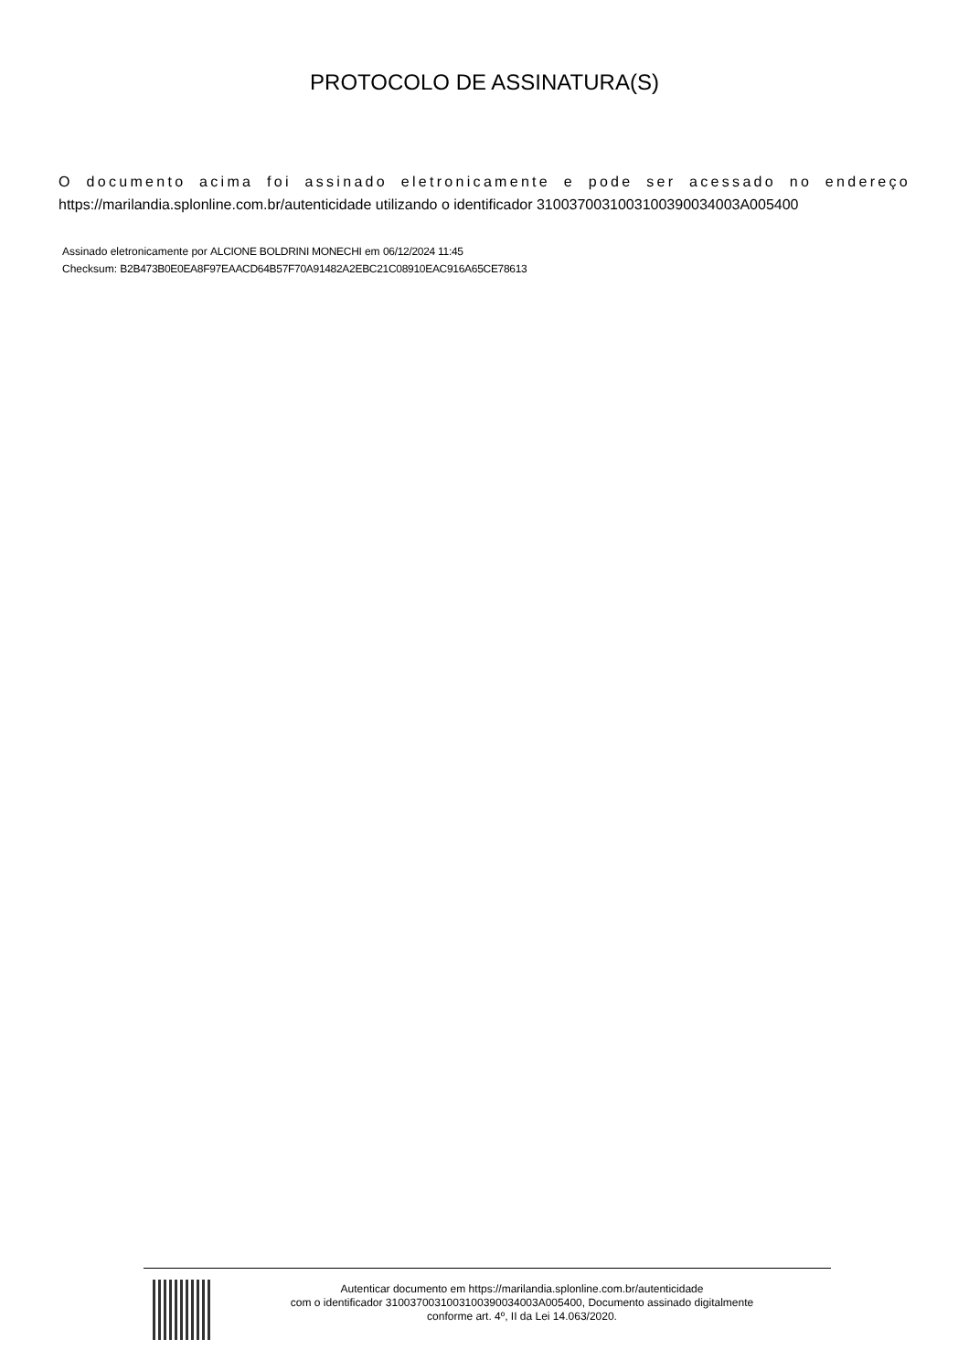PROTOCOLO DE ASSINATURA(S)
O documento acima foi assinado eletronicamente e pode ser acessado no endereço https://marilandia.splonline.com.br/autenticidade utilizando o identificador 310037003100310039003400​3A005400
Assinado eletronicamente por ALCIONE BOLDRINI MONECHI em 06/12/2024 11:45
Checksum: B2B473B0E0EA8F97EAACD64B57F70A91482A2EBC21C08910EAC916A65CE78613
Autenticar documento em https://marilandia.splonline.com.br/autenticidade
com o identificador 3100370031003100390034003A005400, Documento assinado digitalmente
conforme art. 4º, II da Lei 14.063/2020.